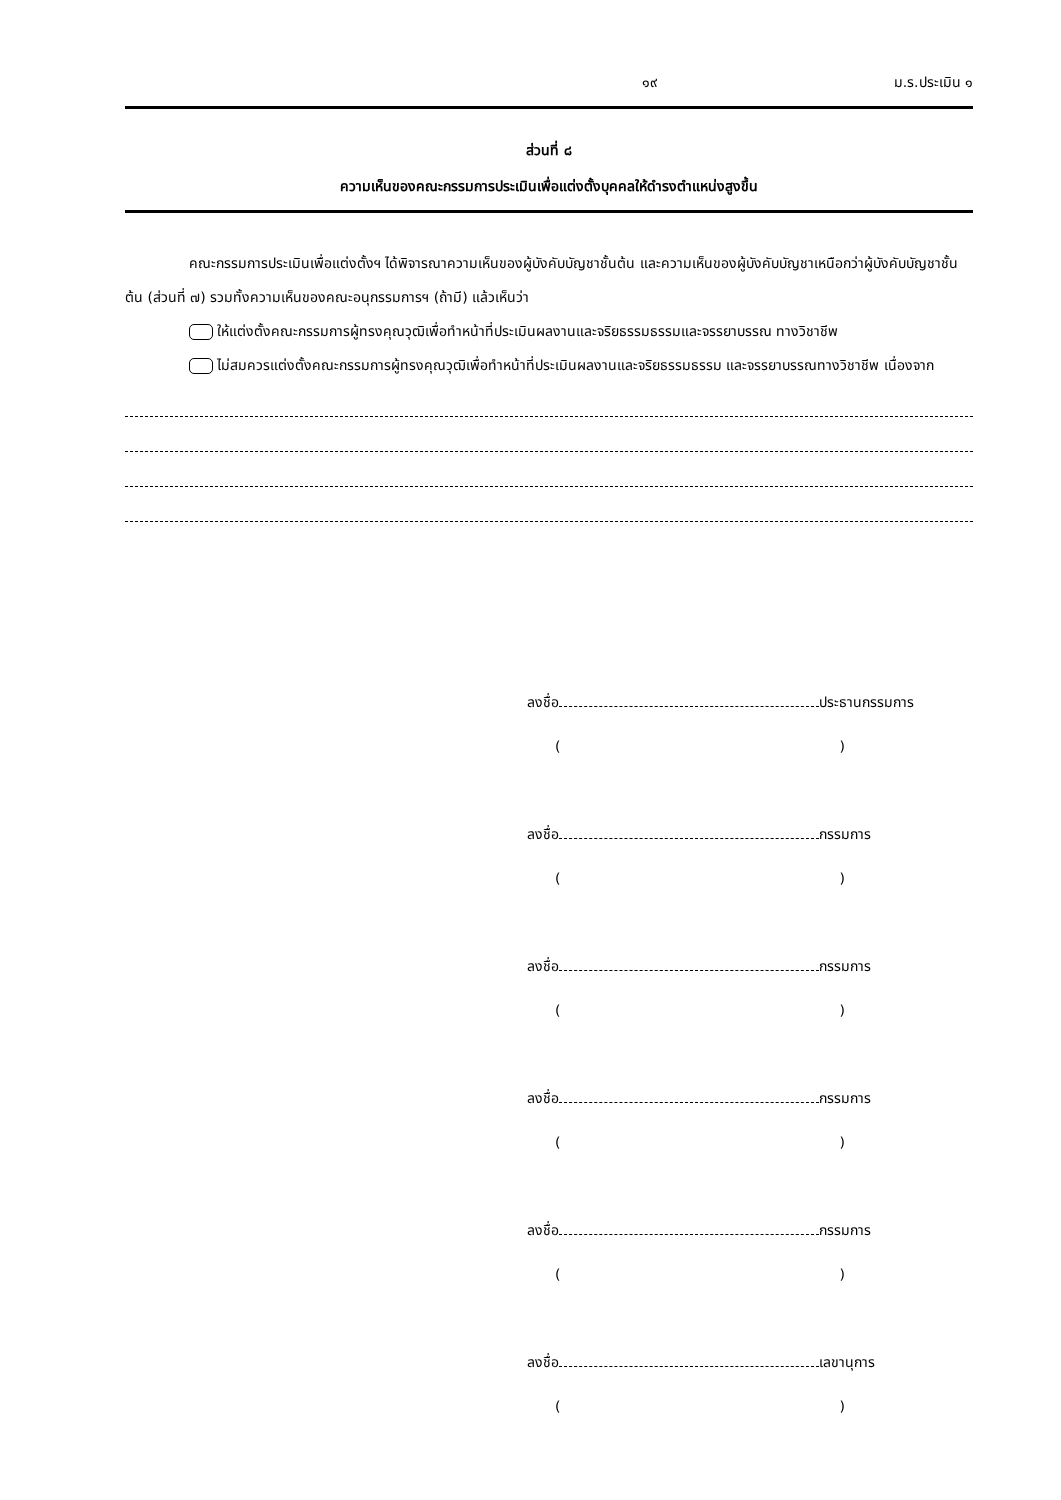๑๙ ม.ร.ประเมิน ๑
ส่วนที่ ๘
ความเห็นของคณะกรรมการประเมินเพื่อแต่งตั้งบุคคลให้ดำรงตำแหน่งสูงขึ้น
คณะกรรมการประเมินเพื่อแต่งตั้งฯ ได้พิจารณาความเห็นของผู้บังคับบัญชาชั้นต้น และความเห็นของผู้บังคับบัญชาเหนือกว่าผู้บังคับบัญชาชั้นต้น (ส่วนที่ ๗) รวมทั้งความเห็นของคณะอนุกรรมการฯ (ถ้ามี) แล้วเห็นว่า
ให้แต่งตั้งคณะกรรมการผู้ทรงคุณวุฒิเพื่อทำหน้าที่ประเมินผลงานและจริยธรรมธรรมและจรรยาบรรณ ทางวิชาชีพ
ไม่สมควรแต่งตั้งคณะกรรมการผู้ทรงคุณวุฒิเพื่อทำหน้าที่ประเมินผลงานและจริยธรรมธรรม และจรรยาบรรณทางวิชาชีพ เนื่องจาก
ลงชื่อ ประธานกรรมการ
()
ลงชื่อ กรรมการ
()
ลงชื่อ กรรมการ
()
ลงชื่อ กรรมการ
()
ลงชื่อ กรรมการ
()
ลงชื่อ เลขานุการ
()